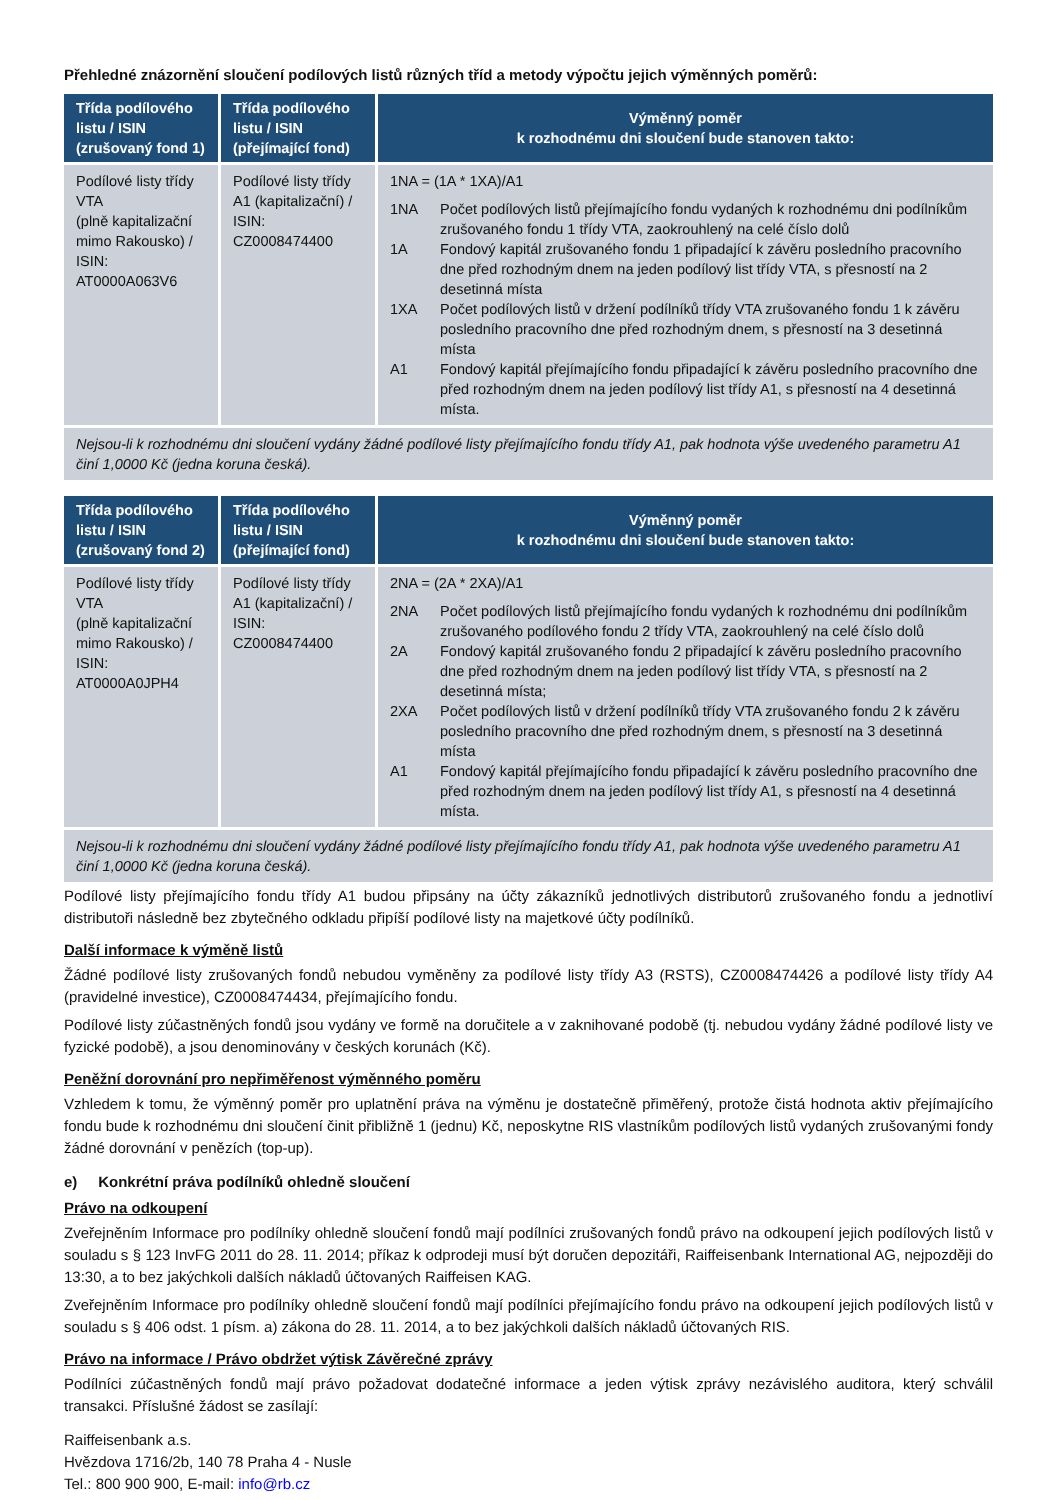Přehledné znázornění sloučení podílových listů různých tříd a metody výpočtu jejich výměnných poměrů:
| Třída podílového listu / ISIN (zrušovaný fond 1) | Třída podílového listu / ISIN (přejímající fond) | Výměnný poměr k rozhodnému dni sloučení bude stanoven takto: |
| --- | --- | --- |
| Podílové listy třídy VTA (plně kapitalizační mimo Rakousko) / ISIN: AT0000A063V6 | Podílové listy třídy A1 (kapitalizační) / ISIN: CZ0008474400 | 1NA = (1A * 1XA)/A1 / 1NA / Počet podílových listů přejímajícího fondu vydaných k rozhodnému dni podílníkům zrušovaného fondu 1 třídy VTA, zaokrouhlený na celé číslo dolů / / 1A / Fondový kapitál zrušovaného fondu 1 připadající k závěru posledního pracovního dne před rozhodným dnem na jeden podílový list třídy VTA, s přesností na 2 desetinná místa / / 1XA / Počet podílových listů v držení podílníků třídy VTA zrušovaného fondu 1 k závěru posledního pracovního dne před rozhodným dnem, s přesností na 3 desetinná místa / / A1 / Fondový kapitál přejímajícího fondu připadající k závěru posledního pracovního dne před rozhodným dnem na jeden podílový list třídy A1, s přesností na 4 desetinná místa. / |
| Nejsou-li k rozhodnému dni sloučení vydány žádné podílové listy přejímajícího fondu třídy A1, pak hodnota výše uvedeného parametru A1 činí 1,0000 Kč (jedna koruna česká). | | |
| Třída podílového listu / ISIN (zrušovaný fond 2) | Třída podílového listu / ISIN (přejímající fond) | Výměnný poměr k rozhodnému dni sloučení bude stanoven takto: |
| --- | --- | --- |
| Podílové listy třídy VTA (plně kapitalizační mimo Rakousko) / ISIN: AT0000A0JPH4 | Podílové listy třídy A1 (kapitalizační) / ISIN: CZ0008474400 | 2NA = (2A * 2XA)/A1 / 2NA / Počet podílových listů přejímajícího fondu vydaných k rozhodnému dni podílníkům zrušovaného podílového fondu 2 třídy VTA, zaokrouhlený na celé číslo dolů / / 2A / Fondový kapitál zrušovaného fondu 2 připadající k závěru posledního pracovního dne před rozhodným dnem na jeden podílový list třídy VTA, s přesností na 2 desetinná místa; / / 2XA / Počet podílových listů v držení podílníků třídy VTA zrušovaného fondu 2 k závěru posledního pracovního dne před rozhodným dnem, s přesností na 3 desetinná místa / / A1 / Fondový kapitál přejímajícího fondu připadající k závěru posledního pracovního dne před rozhodným dnem na jeden podílový list třídy A1, s přesností na 4 desetinná místa. / |
| Nejsou-li k rozhodnému dni sloučení vydány žádné podílové listy přejímajícího fondu třídy A1, pak hodnota výše uvedeného parametru A1 činí 1,0000 Kč (jedna koruna česká). | | |
Podílové listy přejímajícího fondu třídy A1 budou připsány na účty zákazníků jednotlivých distributorů zrušovaného fondu a jednotliví distributoři následně bez zbytečného odkladu připíší podílové listy na majetkové účty podílníků.
Další informace k výměně listů
Žádné podílové listy zrušovaných fondů nebudou vyměněny za podílové listy třídy A3 (RSTS), CZ0008474426 a podílové listy třídy A4 (pravidelné investice), CZ0008474434, přejímajícího fondu.
Podílové listy zúčastněných fondů jsou vydány ve formě na doručitele a v zaknihované podobě (tj. nebudou vydány žádné podílové listy ve fyzické podobě), a jsou denominovány v českých korunách (Kč).
Peněžní dorovnání pro nepřiměřenost výměnného poměru
Vzhledem k tomu, že výměnný poměr pro uplatnění práva na výměnu je dostatečně přiměřený, protože čistá hodnota aktiv přejímajícího fondu bude k rozhodnému dni sloučení činit přibližně 1 (jednu) Kč, neposkytne RIS vlastníkům podílových listů vydaných zrušovanými fondy žádné dorovnání v penězích (top-up).
e) Konkrétní práva podílníků ohledně sloučení
Právo na odkoupení
Zveřejněním Informace pro podílníky ohledně sloučení fondů mají podílníci zrušovaných fondů právo na odkoupení jejich podílových listů v souladu s § 123 InvFG 2011 do 28. 11. 2014; příkaz k odprodeji musí být doručen depozitáři, Raiffeisenbank International AG, nejpozději do 13:30, a to bez jakýchkoli dalších nákladů účtovaných Raiffeisen KAG.
Zveřejněním Informace pro podílníky ohledně sloučení fondů mají podílníci přejímajícího fondu právo na odkoupení jejich podílových listů v souladu s § 406 odst. 1 písm. a) zákona do 28. 11. 2014, a to bez jakýchkoli dalších nákladů účtovaných RIS.
Právo na informace / Právo obdržet výtisk Závěrečné zprávy
Podílníci zúčastněných fondů mají právo požadovat dodatečné informace a jeden výtisk zprávy nezávislého auditora, který schválil transakci. Příslušné žádost se zasílají:
Raiffeisenbank a.s.
Hvězdova 1716/2b, 140 78 Praha 4 - Nusle
Tel.: 800 900 900, E-mail: info@rb.cz